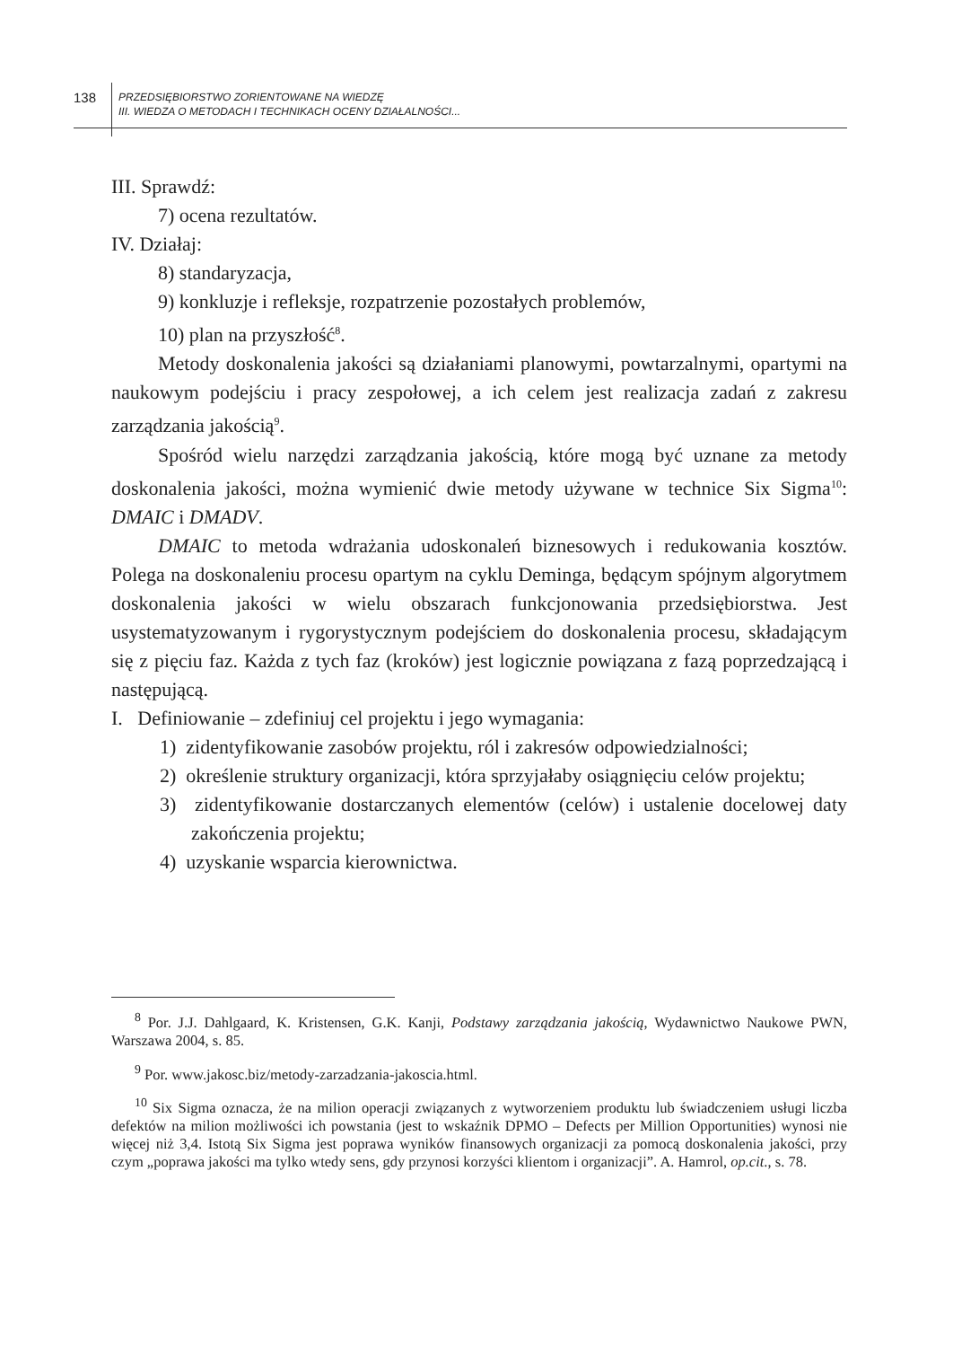138
PRZEDSIĘBIORSTWO ZORIENTOWANE NA WIEDZĘ
III. WIEDZA O METODACH I TECHNIKACH OCENY DZIAŁALNOŚCI...
III. Sprawdź:
7) ocena rezultatów.
IV. Działaj:
8) standaryzacja,
9) konkluzje i refleksje, rozpatrzenie pozostałych problemów,
10) plan na przyszłość<sup>8</sup>.
Metody doskonalenia jakości są działaniami planowymi, powtarzalnymi, opartymi na naukowym podejściu i pracy zespołowej, a ich celem jest realizacja zadań z zakresu zarządzania jakością<sup>9</sup>.
Spośród wielu narzędzi zarządzania jakością, które mogą być uznane za metody doskonalenia jakości, można wymienić dwie metody używane w technice Six Sigma<sup>10</sup>: DMAIC i DMADV.
DMAIC to metoda wdrażania udoskonaleń biznesowych i redukowania kosztów. Polega na doskonaleniu procesu opartym na cyklu Deminga, będącym spójnym algorytmem doskonalenia jakości w wielu obszarach funkcjonowania przedsiębiorstwa. Jest usystematyzowanym i rygorystycznym podejściem do doskonalenia procesu, składającym się z pięciu faz. Każda z tych faz (kroków) jest logicznie powiązana z fazą poprzedzającą i następującą.
I. Definiowanie – zdefiniuj cel projektu i jego wymagania:
1) zidentyfikowanie zasobów projektu, ról i zakresów odpowiedzialności;
2) określenie struktury organizacji, która sprzyjałaby osiągnięciu celów projektu;
3) zidentyfikowanie dostarczanych elementów (celów) i ustalenie docelowej daty zakończenia projektu;
4) uzyskanie wsparcia kierownictwa.
<sup>8</sup> Por. J.J. Dahlgaard, K. Kristensen, G.K. Kanji, Podstawy zarządzania jakością, Wydawnictwo Naukowe PWN, Warszawa 2004, s. 85.
<sup>9</sup> Por. www.jakosc.biz/metody-zarzadzania-jakoscia.html.
<sup>10</sup> Six Sigma oznacza, że na milion operacji związanych z wytworzeniem produktu lub świadczeniem usługi liczba defektów na milion możliwości ich powstania (jest to wskaźnik DPMO – Defects per Million Opportunities) wynosi nie więcej niż 3,4. Istotą Six Sigma jest poprawa wyników finansowych organizacji za pomocą doskonalenia jakości, przy czym „poprawa jakości ma tylko wtedy sens, gdy przynosi korzyści klientom i organizacji”. A. Hamrol, op.cit., s. 78.